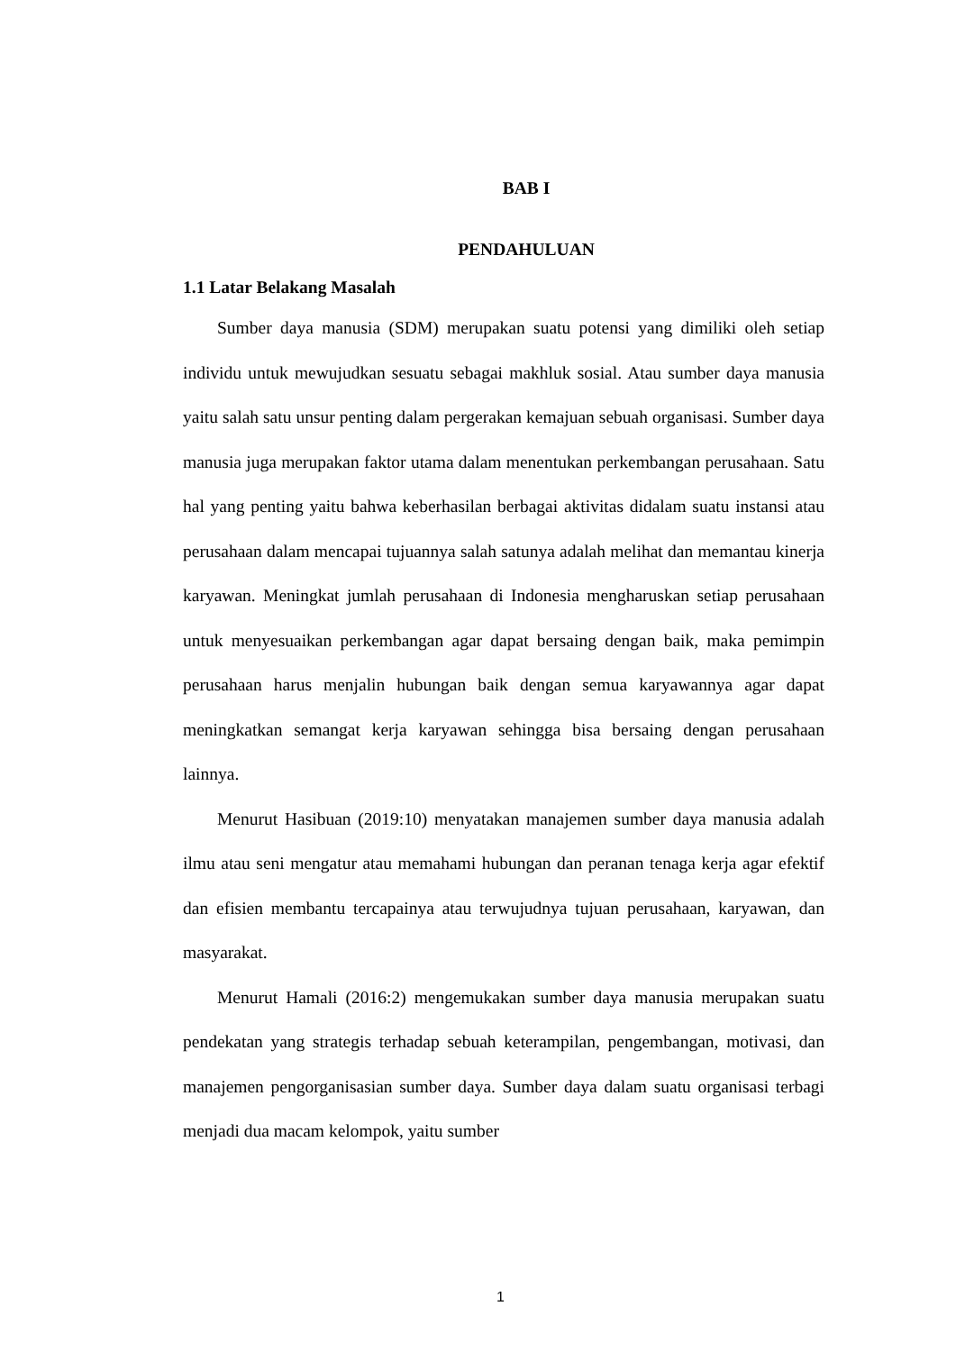BAB I
PENDAHULUAN
1.1 Latar Belakang Masalah
Sumber daya manusia (SDM) merupakan suatu potensi yang dimiliki oleh setiap individu untuk mewujudkan sesuatu sebagai makhluk sosial. Atau sumber daya manusia yaitu salah satu unsur penting dalam pergerakan kemajuan sebuah organisasi. Sumber daya manusia juga merupakan faktor utama dalam menentukan perkembangan perusahaan. Satu hal yang penting yaitu bahwa keberhasilan berbagai aktivitas didalam suatu instansi atau perusahaan dalam mencapai tujuannya salah satunya adalah melihat dan memantau kinerja karyawan. Meningkat jumlah perusahaan di Indonesia mengharuskan setiap perusahaan untuk menyesuaikan perkembangan agar dapat bersaing dengan baik, maka pemimpin perusahaan harus menjalin hubungan baik dengan semua karyawannya agar dapat meningkatkan semangat kerja karyawan sehingga bisa bersaing dengan perusahaan lainnya.
Menurut Hasibuan (2019:10) menyatakan manajemen sumber daya manusia adalah ilmu atau seni mengatur atau memahami hubungan dan peranan tenaga kerja agar efektif dan efisien membantu tercapainya atau terwujudnya tujuan perusahaan, karyawan, dan masyarakat.
Menurut Hamali (2016:2) mengemukakan sumber daya manusia merupakan suatu pendekatan yang strategis terhadap sebuah keterampilan, pengembangan, motivasi, dan manajemen pengorganisasian sumber daya. Sumber daya dalam suatu organisasi terbagi menjadi dua macam kelompok, yaitu sumber
1